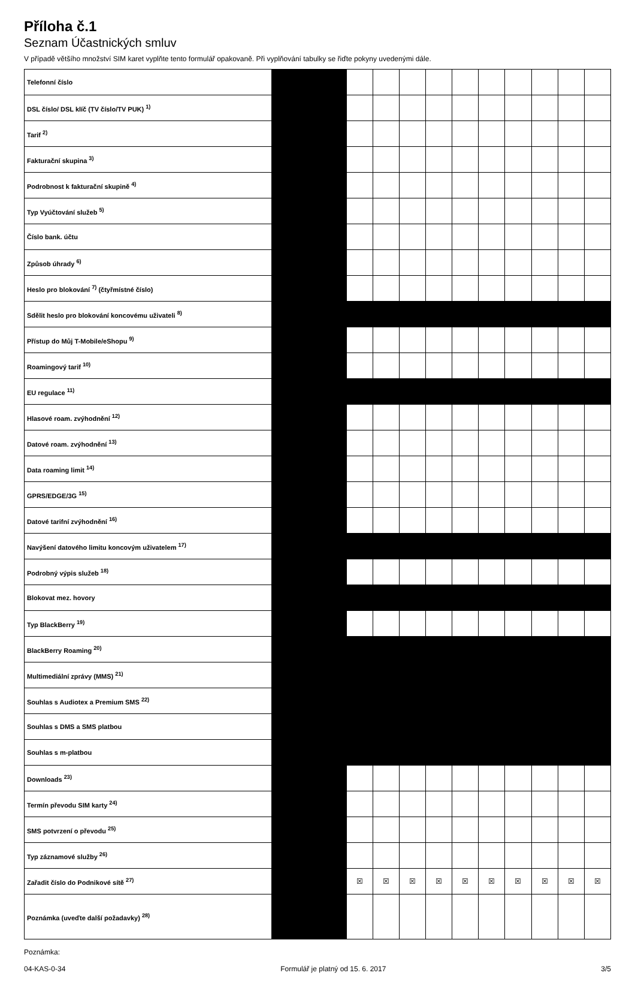Příloha č.1
Seznam Účastnických smluv
V případě většího množství SIM karet vyplňte tento formulář opakovaně. Při vyplňování tabulky se řiďte pokyny uvedenými dále.
| Telefonní číslo | | | | | | | | | | | |
| DSL číslo/ DSL klíč (TV číslo/TV PUK) <sup>1)</sup> | | | | | | | | | | | |
| Tarif <sup>2)</sup> | | | | | | | | | | | |
| Fakturační skupina <sup>3)</sup> | | | | | | | | | | | |
| Podrobnost k fakturační skupině <sup>4)</sup> | | | | | | | | | | | |
| Typ Vyúčtování služeb <sup>5)</sup> | | | | | | | | | | | |
| Číslo bank. účtu | | | | | | | | | | | |
| Způsob úhrady <sup>6)</sup> | | | | | | | | | | | |
| Heslo pro blokování <sup>7)</sup> (čtyřmístné číslo) | | | | | | | | | | | |
| Sdělit heslo pro blokování koncovému uživateli <sup>8)</sup> | | | | | | | | | | | |
| Přístup do Můj T-Mobile/eShopu <sup>9)</sup> | | | | | | | | | | | |
| Roamingový tarif <sup>10)</sup> | | | | | | | | | | | |
| EU regulace <sup>11)</sup> | | | | | | | | | | | |
| Hlasové roam. zvýhodnění <sup>12)</sup> | | | | | | | | | | | |
| Datové roam. zvýhodnění <sup>13)</sup> | | | | | | | | | | | |
| Data roaming limit <sup>14)</sup> | | | | | | | | | | | |
| GPRS/EDGE/3G <sup>15)</sup> | | | | | | | | | | | |
| Datové tarifní zvýhodnění <sup>16)</sup> | | | | | | | | | | | |
| Navýšení datového limitu koncovým uživatelem <sup>17)</sup> | | | | | | | | | | | |
| Podrobný výpis služeb <sup>18)</sup> | | | | | | | | | | | |
| Blokovat mez. hovory | | | | | | | | | | | |
| Typ BlackBerry <sup>19)</sup> | | | | | | | | | | | |
| BlackBerry Roaming <sup>20)</sup> | | | | | | | | | | | |
| Multimediální zprávy (MMS) <sup>21)</sup> | | | | | | | | | | | |
| Souhlas s Audiotex a Premium SMS <sup>22)</sup> | | | | | | | | | | | |
| Souhlas s DMS a SMS platbou | | | | | | | | | | | |
| Souhlas s m-platbou | | | | | | | | | | | |
| Downloads <sup>23)</sup> | | | | | | | | | | | |
| Termín převodu SIM karty <sup>24)</sup> | | | | | | | | | | | |
| SMS potvrzení o převodu <sup>25)</sup> | | | | | | | | | | | |
| Typ záznamové služby <sup>26)</sup> | | | | | | | | | | | |
| Zařadit číslo do Podnikové sítě <sup>27)</sup> | | ☒ | ☒ | ☒ | ☒ | ☒ | ☒ | ☒ | ☒ | ☒ | ☒ |
| Poznámka (uveďte další požadavky) <sup>28)</sup> | | | | | | | | | | | |
Poznámka:
04-KAS-0-34 Formulář je platný od 15. 6. 2017 3/5